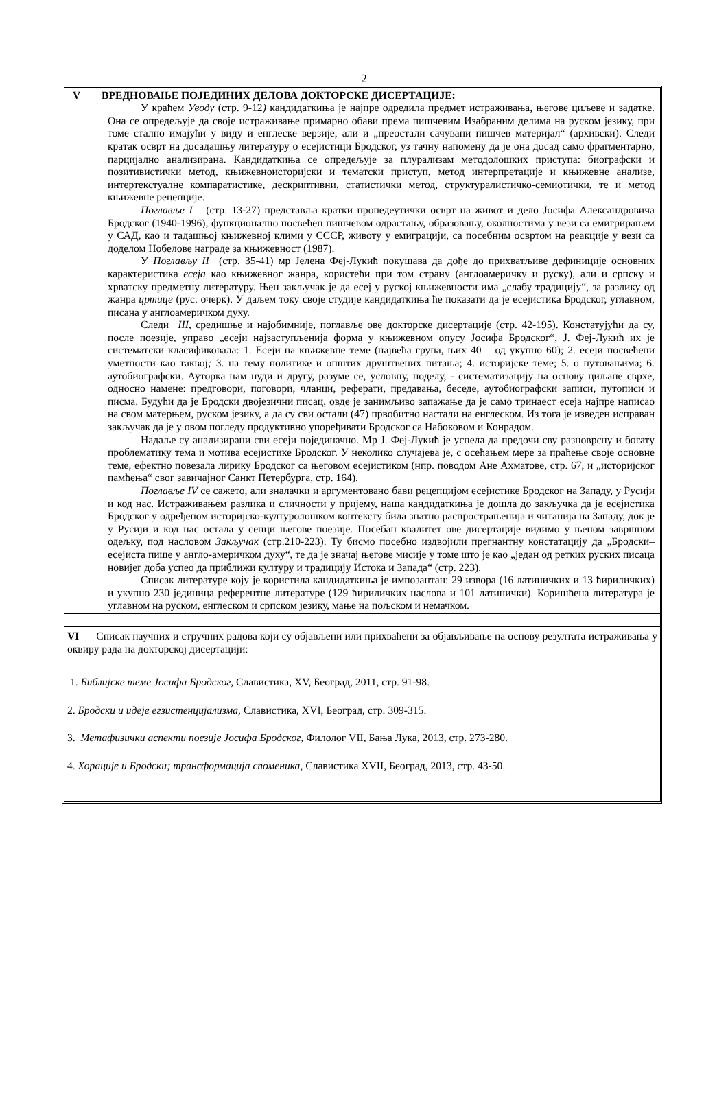2
V ВРЕДНОВАЊЕ ПОЈЕДИНИХ ДЕЛОВА ДОКТОРСКЕ ДИСЕРТАЦИЈЕ:
У краћем Уводу (стр. 9-12) кандидаткиња је најпре одредила предмет истраживања, његове циљеве и задатке. Она се опредељује да своје истраживање примарно обави према пишчевим Изабраним делима на руском језику, при томе стално имајући у виду и енглеске верзије, али и „преостали сачувани пишчев материјал“ (архивски). Следи кратак осврт на досадашњу литературу о есејистици Бродског, уз тачну напомену да је она досад само фрагментарно, парцијално анализирана. Кандидаткиња се опредељује за плурализам методолошких приступа: биографски и позитивистички метод, књижевноисторијски и тематски приступ, метод интерпретације и књижевне анализе, интертекстуалне компаратистике, дескриптивни, статистички метод, структуралистичко-семиотички, те и метод књижевне рецепције.
Поглавље I (стр. 13-27) представља кратки пропедеутички осврт на живот и дело Јосифа Александровича Бродског (1940-1996), функционално посвећен пишчевом одрастању, образовању, околностима у вези са емигрирањем у САД, као и тадашњој књижевној клими у СССР, животу у емиграцији, са посебним освртом на реакције у вези са доделом Нобелове награде за књижевност (1987).
У Поглављу II (стр. 35-41) мр Јелена Феј-Лукић покушава да дође до прихватљиве дефиниције основних карактеристика есеја као књижевног жанра, користећи при том страну (англоамеричку и руску), али и српску и хрватску предметну литературу. Њен закључак је да есеј у руској књижевности има „слабу традицију“, за разлику од жанра цртице (рус. очерк). У даљем току своје студије кандидаткиња ће показати да је есејистика Бродског, углавном, писана у англоамеричком духу.
Следи III, средишње и најобимније, поглавље ове докторске дисертације (стр. 42-195). Констатујући да су, после поезије, управо „есеји најзаступљенија форма у књижевном опусу Јосифа Бродског“, Ј. Феј-Лукић их је систематски класификовала: 1. Есеји на књижевне теме (највећа група, њих 40 – од укупно 60); 2. есеји посвећени уметности као таквој; 3. на тему политике и општих друштвених питања; 4. историјске теме; 5. о путовањима; 6. аутобиографски. Ауторка нам нуди и другу, разуме се, условну, поделу, - систематизацију на основу циљане сврхе, односно намене: предговори, поговори, чланци, реферати, предавања, беседе, аутобиографски записи, путописи и писма. Будући да је Бродски двојезични писац, овде је занимљиво запажање да је само тринаест есеја најпре написао на свом матерњем, руском језику, а да су сви остали (47) првобитно настали на енглеском. Из тога је изведен исправан закључак да је у овом погледу продуктивно упоређивати Бродског са Набоковом и Конрадом.
Надаље су анализирани сви есеји појединачно. Мр Ј. Феј-Лукић је успела да предочи сву разноврсну и богату проблематику тема и мотива есејистике Бродског. У неколико случајева је, с осећањем мере за праћење своје основне теме, ефектно повезала лирику Бродског са његовом есејистиком (нпр. поводом Ане Ахматове, стр. 67, и „историјског памћења“ свог завичајног Санкт Петербурга, стр. 164).
Поглавље IV се сажето, али зналачки и аргументовано бави рецепцијом есејистике Бродског на Западу, у Русији и код нас. Истраживањем разлика и сличности у пријему, наша кандидаткиња је дошла до закључка да је есејистика Бродског у одређеном историјско-културолошком контексту била знатно распрострањенија и читанија на Западу, док је у Русији и код нас остала у сенци његове поезије. Посебан квалитет ове дисертације видимо у њеном завршном одељку, под насловом Закључак (стр.210-223). Ту бисмо посебно издвојили прегнантну констатацију да „Бродски–есејиста пише у англо-америчком духу“, те да је значај његове мисије у томе што је као „један од ретких руских писаца новијег доба успео да приближи културу и традицију Истока и Запада“ (стр. 223).
Списак литературе коју је користила кандидаткиња је импозантан: 29 извора (16 латиничких и 13 ћириличких) и укупно 230 јединица референтне литературе (129 ћириличких наслова и 101 латинички). Коришћена литература је углавном на руском, енглеском и српском језику, мање на пољском и немачком.
VI Списак научних и стручних радова који су објављени или прихваћени за објављивање на основу резултата истраживања у оквиру рада на докторској дисертацији:
1. Библијске теме Јосифа Бродског, Славистика, XV, Београд, 2011, стр. 91-98.
2. Бродски и идеје егзистенцијализма, Славистика, XVI, Београд, стр. 309-315.
3. Метафизички аспекти поезије Јосифа Бродског, Филолог VII, Бања Лука, 2013, стр. 273-280.
4. Хорације и Бродски; трансформација споменика, Славистика XVII, Београд, 2013, стр. 43-50.